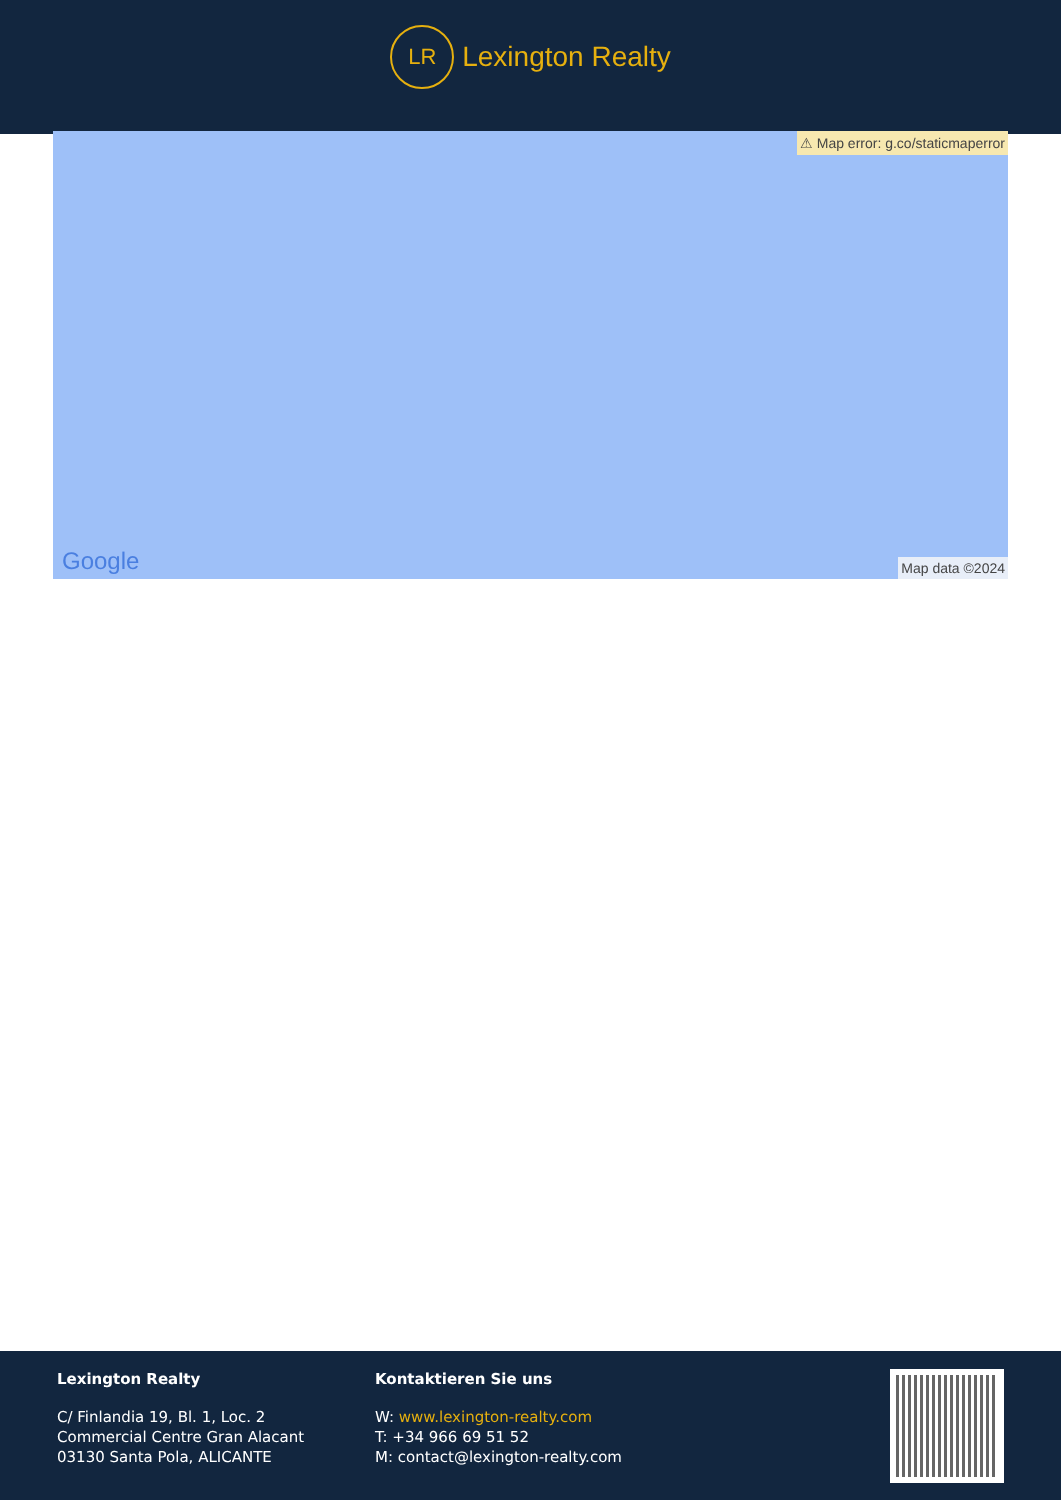LR
Lexington Realty
⚠ Map error: g.co/staticmaperror
Google Map data ©2024
Lexington Realty
C/ Finlandia 19, Bl. 1, Loc. 2
Commercial Centre Gran Alacant
03130 Santa Pola, ALICANTE
Kontaktieren Sie uns
W: www.lexington-realty.com
T: +34 966 69 51 52
M: contact@lexington-realty.com